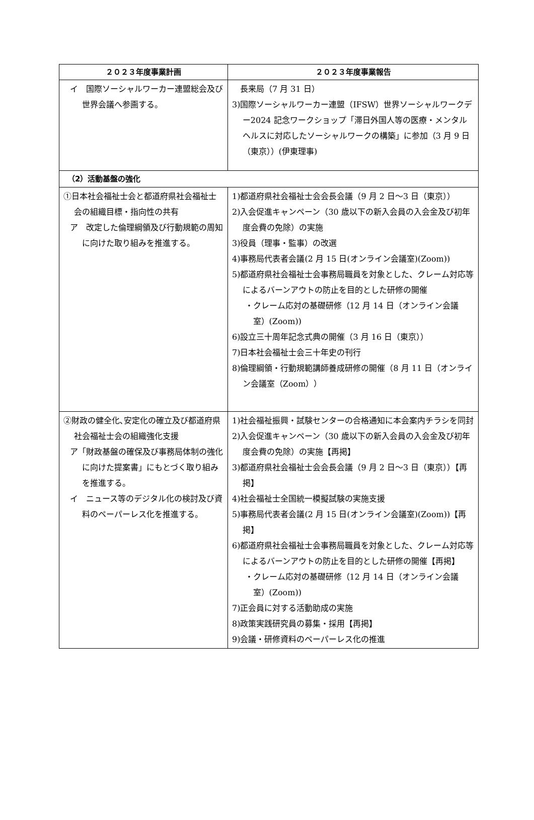| ２０２３年度事業計画 | ２０２３年度事業報告 |
| --- | --- |
| イ 国際ソーシャルワーカー連盟総会及び世界会議へ参画する。 | 長来局（7 月 31 日） 3)国際ソーシャルワーカー連盟（IFSW）世界ソーシャルワークデー2024 記念ワークショップ「滞日外国人等の医療・メンタルヘルスに対応したソーシャルワークの構築」に参加（3 月 9 日（東京））(伊東理事) |
| （2）活動基盤の強化 | |
| ①日本社会福祉士会と都道府県社会福祉士会の組織目標・指向性の共有 ア 改定した倫理綱領及び行動規範の周知に向けた取り組みを推進する。 | 1)都道府県社会福祉士会会長会議（9 月 2 日～3 日（東京）） 2)入会促進キャンペーン（30 歳以下の新入会員の入会金及び初年度会費の免除）の実施 3)役員（理事・監事）の改選 4)事務局代表者会議(2 月 15 日(オンライン会議室)(Zoom)) 5)都道府県社会福祉士会事務局職員を対象とした、クレーム対応等によるバーンアウトの防止を目的とした研修の開催 ・クレーム応対の基礎研修（12 月 14 日（オンライン会議室）(Zoom)) 6)設立三十周年記念式典の開催（3 月 16 日（東京）） 7)日本社会福祉士会三十年史の刊行 8)倫理綱領・行動規範講師養成研修の開催（8 月 11 日（オンライン会議室（Zoom）） |
| ②財政の健全化､安定化の確立及び都道府県社会福祉士会の組織強化支援 ア「財政基盤の確保及び事務局体制の強化に向けた提案書」にもとづく取り組みを推進する。 イ ニュース等のデジタル化の検討及び資料のペーパーレス化を推進する。 | 1)社会福祉振興・試験センターの合格通知に本会案内チラシを同封 2)入会促進キャンペーン（30 歳以下の新入会員の入会金及び初年度会費の免除）の実施【再掲】 3)都道府県社会福祉士会会長会議（9 月 2 日～3 日（東京））【再掲】 4)社会福祉士全国統一模擬試験の実施支援 5)事務局代表者会議(2 月 15 日(オンライン会議室)(Zoom))【再掲】 6)都道府県社会福祉士会事務局職員を対象とした、クレーム対応等によるバーンアウトの防止を目的とした研修の開催【再掲】 ・クレーム応対の基礎研修（12 月 14 日（オンライン会議室）(Zoom)) 7)正会員に対する活動助成の実施 8)政策実践研究員の募集・採用【再掲】 9)会議・研修資料のペーパーレス化の推進 |